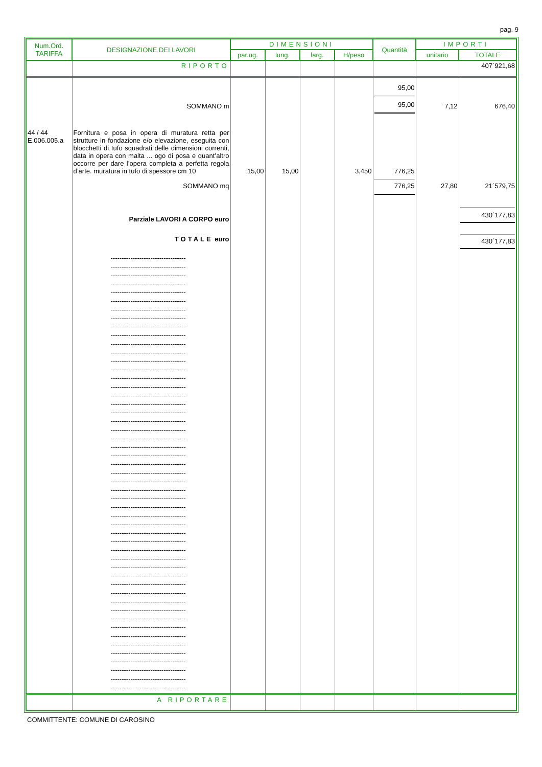pag. 9
| Num.Ord. TARIFFA | DESIGNAZIONE DEI LAVORI | DIMENSIONI | | | | Quantità | IMPORTI | |
| --- | --- | --- | --- | --- | --- | --- | --- | --- |
| | | par.ug. | lung. | larg. | H/peso | | unitario | TOTALE |
| | RIPORTO | | | | | | | 407´921,68 |
| | SOMMANO m | | | | | 95,00 95,00 | 7,12 | 676,40 |
| 44 / 44 E.006.005.a | Fornitura e posa in opera di muratura retta per strutture in fondazione e/o elevazione, eseguita con blocchetti di tufo squadrati delle dimensioni correnti, data in opera con malta ... ogo di posa e quant’altro occorre per dare l’opera completa a perfetta regola d’arte. muratura in tufo di spessore cm 10 | 15,00 | 15,00 | | 3,450 | 776,25 | | |
| | SOMMANO mq | | | | | 776,25 | 27,80 | 21´579,75 |
| | Parziale LAVORI A CORPO euro | | | | | | | 430´177,83 |
| | TOTALE euro | | | | | | | 430´177,83 |
| | ---------------------------------- ---------------------------------- ---------------------------------- ---------------------------------- ---------------------------------- ---------------------------------- ---------------------------------- ---------------------------------- ---------------------------------- ---------------------------------- ---------------------------------- ---------------------------------- ---------------------------------- ---------------------------------- ---------------------------------- ---------------------------------- ---------------------------------- ---------------------------------- ---------------------------------- ---------------------------------- ---------------------------------- ---------------------------------- ---------------------------------- ---------------------------------- ---------------------------------- ---------------------------------- ---------------------------------- ---------------------------------- ---------------------------------- ---------------------------------- ---------------------------------- ---------------------------------- ---------------------------------- ---------------------------------- ---------------------------------- ---------------------------------- ---------------------------------- ---------------------------------- ---------------------------------- ---------------------------------- ---------------------------------- ---------------------------------- ---------------------------------- ---------------------------------- ---------------------------------- ---------------------------------- ---------------------------------- ---------------------------------- ---------------------------------- ---------------------------------- ---------------------------------- | | | | | | | |
| | A RIPORTARE | | | | | | | |
COMMITTENTE: COMUNE DI CAROSINO